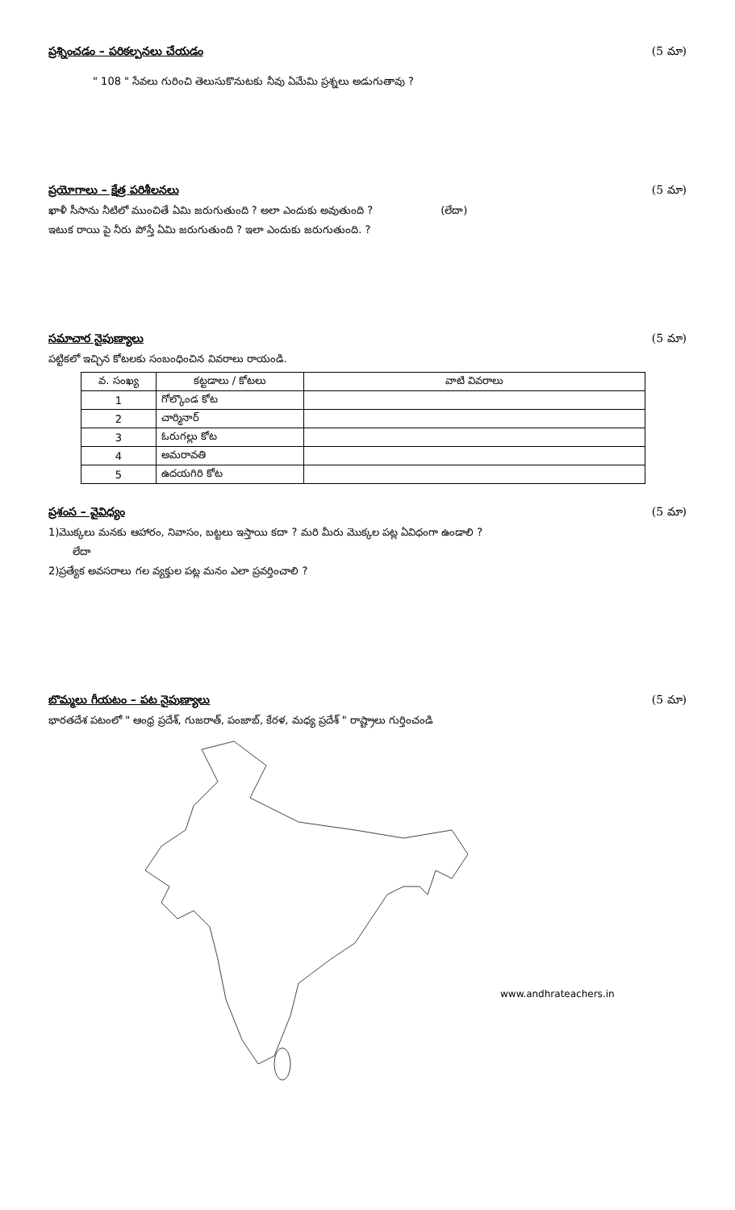ప్రశ్నించడం – పరికల్పనలు చేయడం (5 మా)
" 108 " సేవలు గురించి తెలుసుకొనుటకు నీవు ఏమేమి ప్రశ్నలు అడుగుతావు ?
ప్రయోగాలు – క్షేత్ర పరిశీలనలు (5 మా)
ఖాళీ సీసాను నీటిలో ముంచితే ఏమి జరుగుతుంది ? అలా ఎందుకు అవుతుంది ? (లేదా)
ఇటుక రాయి పై నీరు పోస్తే ఏమి జరుగుతుంది ? ఇలా ఎందుకు జరుగుతుంది. ?
సమాచార నైపుణ్యాలు (5 మా)
పట్టికలో ఇచ్చిన కోటలకు సంబంధించిన వివరాలు రాయండి.
| వ. సంఖ్య | కట్టడాలు / కోటలు | వాటి వివరాలు |
| --- | --- | --- |
| 1 | గోల్కొండ కోట | |
| 2 | చార్మినార్ | |
| 3 | ఓరుగల్లు కోట | |
| 4 | అమరావతి | |
| 5 | ఉదయగిరి కోట | |
ప్రశంస – వైవిధ్యం (5 మా)
1)మొక్కలు మనకు ఆహారం, నివాసం, బట్టలు ఇస్తాయి కదా ? మరి మీరు మొక్కల పట్ల ఏవిధంగా ఉండాలి ?
లేదా
2)ప్రత్యేక అవసరాలు గల వ్యక్తుల పట్ల మనం ఎలా ప్రవర్తించాలి ?
బొమ్మలు గీయటం – పట నైపుణ్యాలు (5 మా)
భారతదేశ పటంలో " ఆంధ్ర ప్రదేశ్, గుజరాత్, పంజాబ్, కేరళ, మధ్య ప్రదేశ్ " రాష్ట్రాలు గుర్తించండి
www.andhrateachers.in